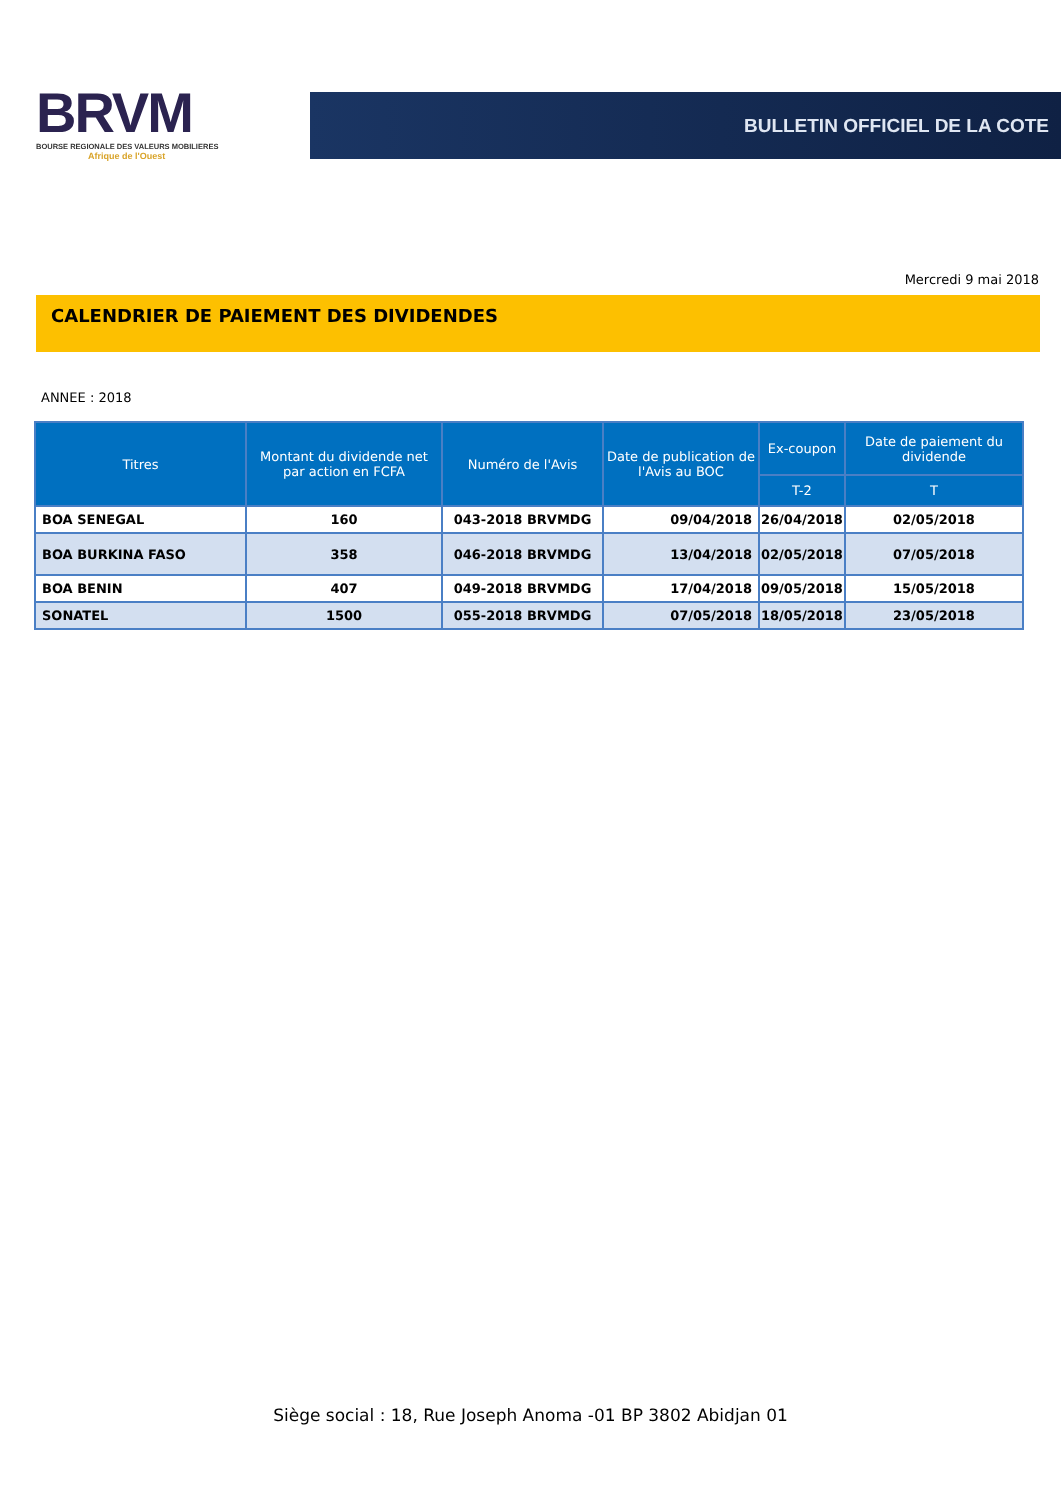BRVM
BOURSE REGIONALE DES VALEURS MOBILIERES
Afrique de l'Ouest
BULLETIN OFFICIEL DE LA COTE
Mercredi 9 mai 2018
CALENDRIER DE PAIEMENT DES DIVIDENDES
ANNEE : 2018
| Titres | Montant du dividende net par action en FCFA | Numéro de l'Avis | Date de publication de l'Avis au BOC | Ex-coupon | Date de paiement du dividende |
| --- | --- | --- | --- | --- | --- |
| | | | | T-2 | T |
| BOA SENEGAL | 160 | 043-2018 BRVMDG | 09/04/2018 | 26/04/2018 | 02/05/2018 |
| BOA BURKINA FASO | 358 | 046-2018 BRVMDG | 13/04/2018 | 02/05/2018 | 07/05/2018 |
| BOA BENIN | 407 | 049-2018 BRVMDG | 17/04/2018 | 09/05/2018 | 15/05/2018 |
| SONATEL | 1500 | 055-2018 BRVMDG | 07/05/2018 | 18/05/2018 | 23/05/2018 |
Siège social : 18, Rue Joseph Anoma -01 BP 3802 Abidjan 01